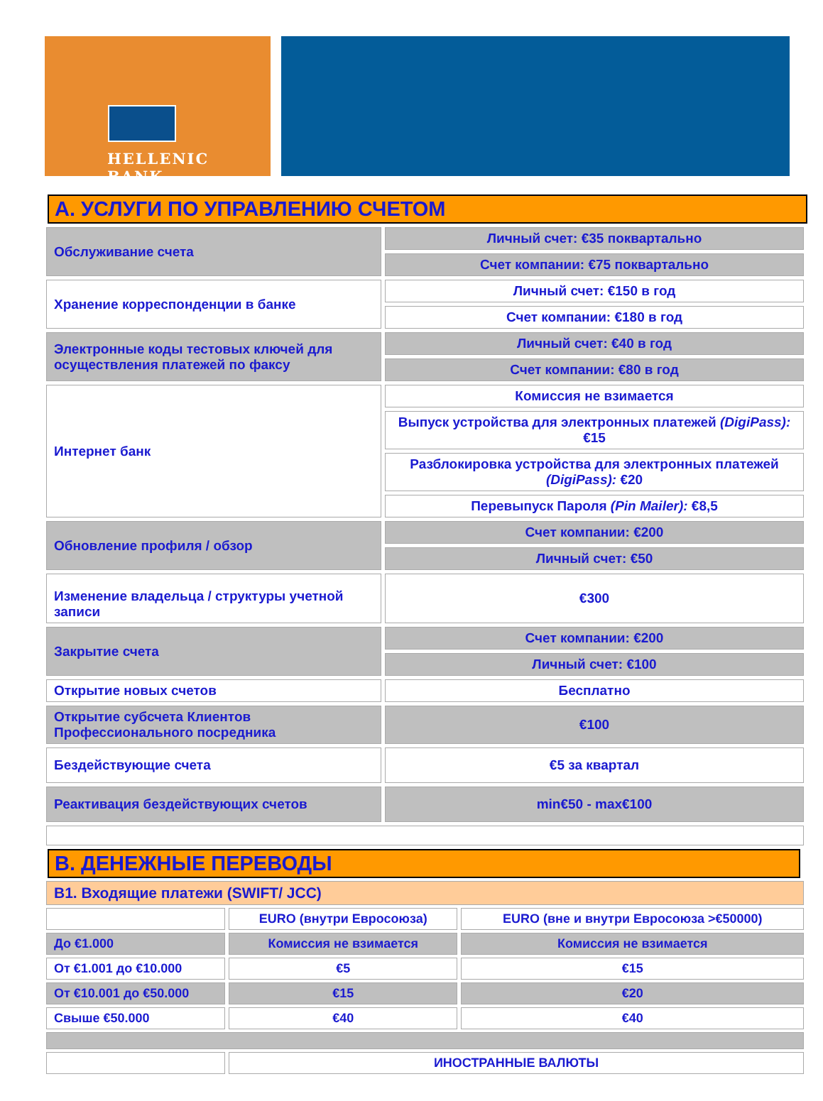HELLENIC BANK
A. УСЛУГИ ПО УПРАВЛЕНИЮ СЧЕТОМ
| Обслуживание счета | Личный счет: €35 поквартально |
| | Счет компании: €75 поквартально |
| Хранение корреспонденции в банке | Личный счет: €150 в год |
| | Счет компании: €180 в год |
| Электронные коды тестовых ключей для осуществления платежей по факсу | Личный счет: €40 в год |
| | Счет компании: €80 в год |
| Интернет банк | Комиссия не взимается |
| | Выпуск устройства для электронных платежей (DigiPass): €15 |
| | Разблокировка устройства для электронных платежей (DigiPass): €20 |
| | Перевыпуск Пароля (Pin Mailer): €8,5 |
| Обновление профиля / обзор | Счет компании: €200 |
| | Личный счет: €50 |
| Изменение владельца / структуры учетной записи | €300 |
| Закрытие счета | Счет компании: €200 |
| | Личный счет: €100 |
| Открытие новых счетов | Бесплатно |
| Открытие субсчета Клиентов Профессионального посредника | €100 |
| Бездействующие счета | €5 за квартал |
| Реактивация бездействующих счетов | min€50 - max€100 |
B. ДЕНЕЖНЫЕ ПЕРЕВОДЫ
| B1. Входящие платежи (SWIFT/ JCC) | | |
| | EURO (внутри Евросоюза) | EURO (вне и внутри Евросоюза >€50000) |
| До €1.000 | Комиссия не взимается | Комиссия не взимается |
| От €1.001 до €10.000 | €5 | €15 |
| От €10.001 до €50.000 | €15 | €20 |
| Свыше €50.000 | €40 | €40 |
| | ИНОСТРАННЫЕ ВАЛЮТЫ | |